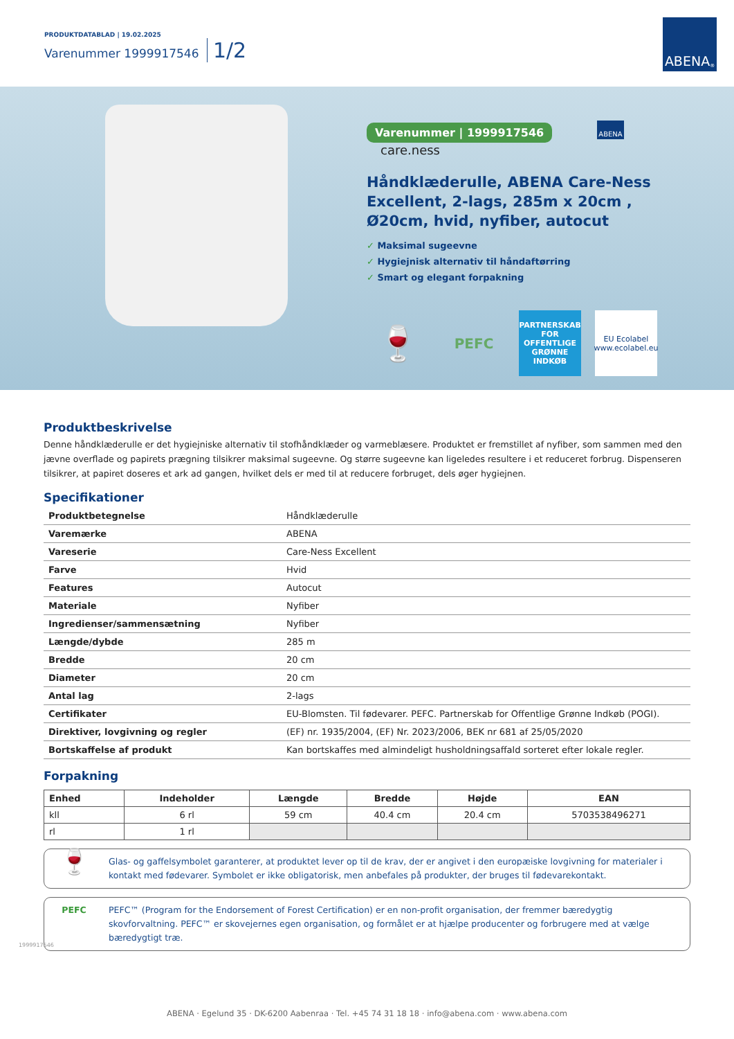PRODUKTDATABLAD | 19.02.2025
Varenummer 1999917546 1/2
ABENA<sup>®</sup>
Varenummer | 1999917546 ABENA care.ness
Håndklæderulle, ABENA Care-Ness Excellent, 2-lags, 285m x 20cm , Ø20cm, hvid, nyfiber, autocut
✓ Maksimal sugeevne
✓ Hygiejnisk alternativ til håndaftørring
✓ Smart og elegant forpakning
🍷
PEFC
PARTNERSKAB FOR OFFENTLIGE GRØNNE INDKØB
EU Ecolabel
www.ecolabel.eu
Produktbeskrivelse
Denne håndklæderulle er det hygiejniske alternativ til stofhåndklæder og varmeblæsere. Produktet er fremstillet af nyfiber, som sammen med den jævne overflade og papirets prægning tilsikrer maksimal sugeevne. Og større sugeevne kan ligeledes resultere i et reduceret forbrug. Dispenseren tilsikrer, at papiret doseres et ark ad gangen, hvilket dels er med til at reducere forbruget, dels øger hygiejnen.
Specifikationer
| Produktbetegnelse | Håndklæderulle |
| Varemærke | ABENA |
| Vareserie | Care-Ness Excellent |
| Farve | Hvid |
| Features | Autocut |
| Materiale | Nyfiber |
| Ingredienser/sammensætning | Nyfiber |
| Længde/dybde | 285 m |
| Bredde | 20 cm |
| Diameter | 20 cm |
| Antal lag | 2-lags |
| Certifikater | EU-Blomsten. Til fødevarer. PEFC. Partnerskab for Offentlige Grønne Indkøb (POGI). |
| Direktiver, lovgivning og regler | (EF) nr. 1935/2004, (EF) Nr. 2023/2006, BEK nr 681 af 25/05/2020 |
| Bortskaffelse af produkt | Kan bortskaffes med almindeligt husholdningsaffald sorteret efter lokale regler. |
Forpakning
| Enhed | Indeholder | Længde | Bredde | Højde | EAN |
| --- | --- | --- | --- | --- | --- |
| kll | 6 rl | 59 cm | 40.4 cm | 20.4 cm | 5703538496271 |
| rl | 1 rl | | | | |
🍷
Glas- og gaffelsymbolet garanterer, at produktet lever op til de krav, der er angivet i den europæiske lovgivning for materialer i kontakt med fødevarer. Symbolet er ikke obligatorisk, men anbefales på produkter, der bruges til fødevarekontakt.
PEFC PEFC™ (Program for the Endorsement of Forest Certification) er en non-profit organisation, der fremmer bæredygtig skovforvaltning. PEFC™ er skovejernes egen organisation, og formålet er at hjælpe producenter og forbrugere med at vælge bæredygtigt træ.
1999917546
ABENA · Egelund 35 · DK-6200 Aabenraa · Tel. +45 74 31 18 18 · info@abena.com · www.abena.com